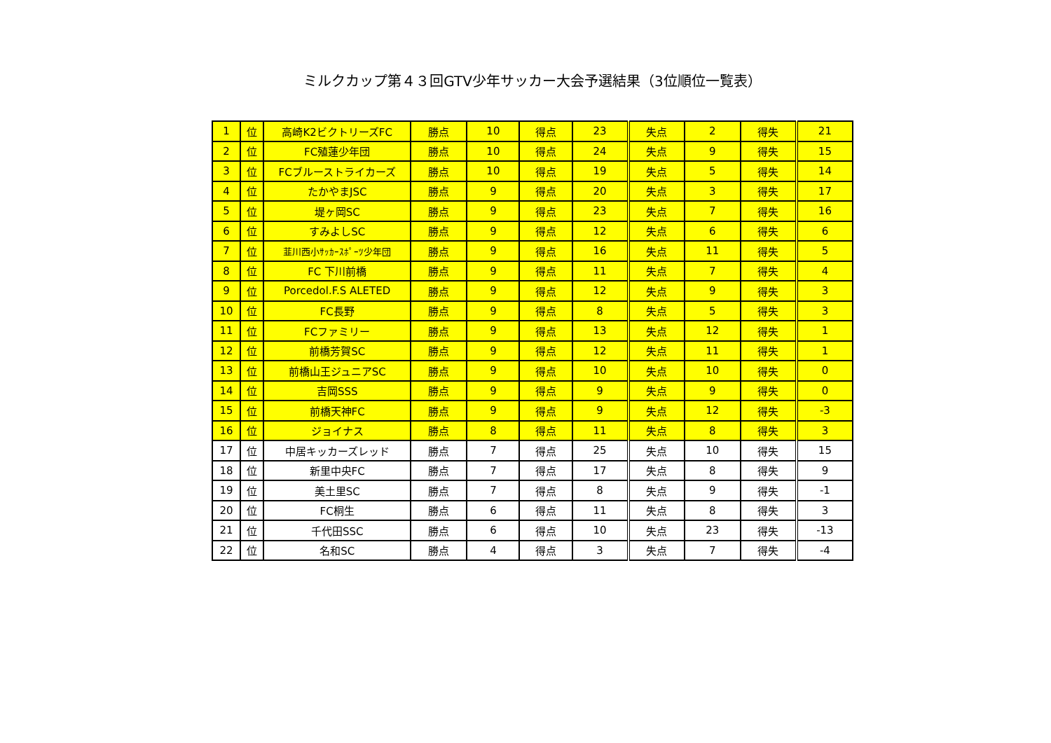ミルクカップ第４３回GTV少年サッカー大会予選結果（3位順位一覧表）
| 1 | 位 | 高崎K2ビクトリーズFC | 勝点 | 10 | 得点 | 23 | 失点 | 2 | 得失 | 21 |
| 2 | 位 | FC殖蓮少年団 | 勝点 | 10 | 得点 | 24 | 失点 | 9 | 得失 | 15 |
| 3 | 位 | FCブルーストライカーズ | 勝点 | 10 | 得点 | 19 | 失点 | 5 | 得失 | 14 |
| 4 | 位 | たかやまJSC | 勝点 | 9 | 得点 | 20 | 失点 | 3 | 得失 | 17 |
| 5 | 位 | 堤ヶ岡SC | 勝点 | 9 | 得点 | 23 | 失点 | 7 | 得失 | 16 |
| 6 | 位 | すみよしSC | 勝点 | 9 | 得点 | 12 | 失点 | 6 | 得失 | 6 |
| 7 | 位 | 韮川西小ｻｯｶｰｽﾎﾟｰﾂ少年団 | 勝点 | 9 | 得点 | 16 | 失点 | 11 | 得失 | 5 |
| 8 | 位 | FC 下川前橋 | 勝点 | 9 | 得点 | 11 | 失点 | 7 | 得失 | 4 |
| 9 | 位 | Porcedol.F.S ALETED | 勝点 | 9 | 得点 | 12 | 失点 | 9 | 得失 | 3 |
| 10 | 位 | FC長野 | 勝点 | 9 | 得点 | 8 | 失点 | 5 | 得失 | 3 |
| 11 | 位 | FCファミリー | 勝点 | 9 | 得点 | 13 | 失点 | 12 | 得失 | 1 |
| 12 | 位 | 前橋芳賀SC | 勝点 | 9 | 得点 | 12 | 失点 | 11 | 得失 | 1 |
| 13 | 位 | 前橋山王ジュニアSC | 勝点 | 9 | 得点 | 10 | 失点 | 10 | 得失 | 0 |
| 14 | 位 | 吉岡SSS | 勝点 | 9 | 得点 | 9 | 失点 | 9 | 得失 | 0 |
| 15 | 位 | 前橋天神FC | 勝点 | 9 | 得点 | 9 | 失点 | 12 | 得失 | -3 |
| 16 | 位 | ジョイナス | 勝点 | 8 | 得点 | 11 | 失点 | 8 | 得失 | 3 |
| 17 | 位 | 中居キッカーズレッド | 勝点 | 7 | 得点 | 25 | 失点 | 10 | 得失 | 15 |
| 18 | 位 | 新里中央FC | 勝点 | 7 | 得点 | 17 | 失点 | 8 | 得失 | 9 |
| 19 | 位 | 美土里SC | 勝点 | 7 | 得点 | 8 | 失点 | 9 | 得失 | -1 |
| 20 | 位 | FC桐生 | 勝点 | 6 | 得点 | 11 | 失点 | 8 | 得失 | 3 |
| 21 | 位 | 千代田SSC | 勝点 | 6 | 得点 | 10 | 失点 | 23 | 得失 | -13 |
| 22 | 位 | 名和SC | 勝点 | 4 | 得点 | 3 | 失点 | 7 | 得失 | -4 |